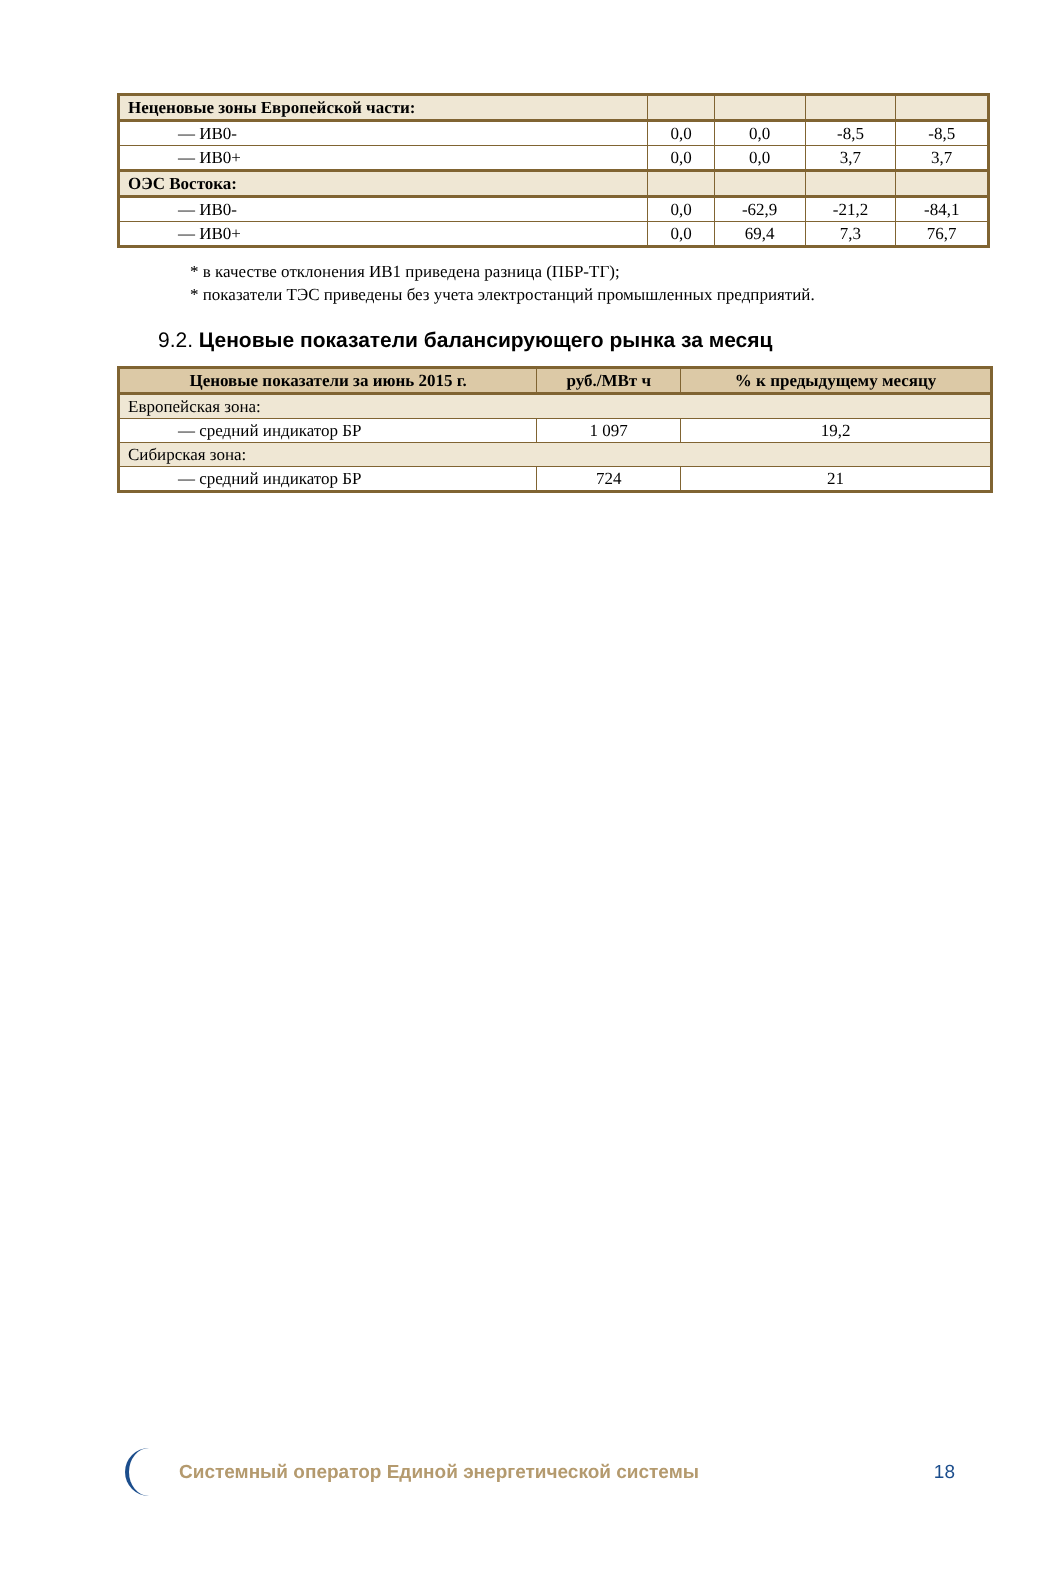| Неценовые зоны Европейской части: | | | | |
| — ИВ0- | 0,0 | 0,0 | -8,5 | -8,5 |
| — ИВ0+ | 0,0 | 0,0 | 3,7 | 3,7 |
| ОЭС Востока: | | | | |
| — ИВ0- | 0,0 | -62,9 | -21,2 | -84,1 |
| — ИВ0+ | 0,0 | 69,4 | 7,3 | 76,7 |
* в качестве отклонения ИВ1 приведена разница (ПБР-ТГ);
* показатели ТЭС приведены без учета электростанций промышленных предприятий.
9.2. Ценовые показатели балансирующего рынка за месяц
| Ценовые показатели за июнь 2015 г. | руб./МВт ч | % к предыдущему месяцу |
| --- | --- | --- |
| Европейская зона: | | |
| — средний индикатор БР | 1 097 | 19,2 |
| Сибирская зона: | | |
| — средний индикатор БР | 724 | 21 |
Системный оператор Единой энергетической системы
18